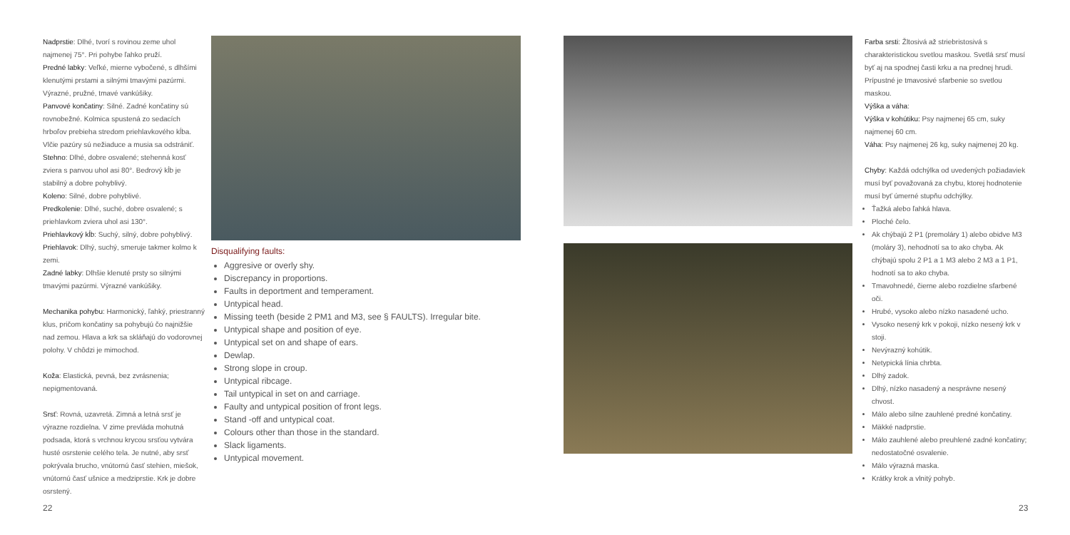Nadprstie: Dlhé, tvorí s rovinou zeme uhol najmenej 75°. Pri pohybe ľahko pruží.
Predné labky: Veľké, mierne vybočené, s dlhšími klenutými prstami a silnými tmavými pazúrmi. Výrazné, pružné, tmavé vankúšiky.
Panvové končatiny: Silné. Zadné končatiny sú rovnobežné. Kolmica spustená zo sedacích hrboľov prebieha stredom priehlavkového kĺba. Vlčie pazúry sú nežiaduce a musia sa odstrániť.
Stehno: Dlhé, dobre osvalené; stehenná kosť zviera s panvou uhol asi 80°. Bedrový kĺb je stabilný a dobre pohyblivý.
Koleno: Silné, dobre pohyblivé.
Predkolenie: Dlhé, suché, dobre osvalené; s priehlavkom zviera uhol asi 130°.
Priehlavkový kĺb: Suchý, silný, dobre pohyblivý.
Priehlavok: Dlhý, suchý, smeruje takmer kolmo k zemi.
Zadné labky: Dlhšie klenuté prsty so silnými tmavými pazúrmi. Výrazné vankúšiky.
Mechanika pohybu: Harmonický, ľahký, priestranný klus, pričom končatiny sa pohybujú čo najnižšie nad zemou. Hlava a krk sa skláňajú do vodorovnej polohy. V chôdzi je mimochod.
Koža: Elastická, pevná, bez zvrásnenia; nepigmentovaná.
Srsť: Rovná, uzavretá. Zimná a letná srsť je výrazne rozdielna. V zime prevláda mohutná podsada, ktorá s vrchnou krycou srsťou vytvára husté osrstenie celého tela. Je nutné, aby srsť pokrývala brucho, vnútornú časť stehien, miešok, vnútornú časť ušnice a medziprstie. Krk je dobre osrstený.
Disqualifying faults:
Aggresive or overly shy.
Discrepancy in proportions.
Faults in deportment and temperament.
Untypical head.
Missing teeth (beside 2 PM1 and M3, see § FAULTS). Irregular bite.
Untypical shape and position of eye.
Untypical set on and shape of ears.
Dewlap.
Strong slope in croup.
Untypical ribcage.
Tail untypical in set on and carriage.
Faulty and untypical position of front legs.
Stand -off and untypical coat.
Colours other than those in the standard.
Slack ligaments.
Untypical movement.
Farba srsti: Žltosivá až striebristosivá s charakteristickou svetlou maskou. Svetlá srsť musí byť aj na spodnej časti krku a na prednej hrudi. Prípustné je tmavosivé sfarbenie so svetlou maskou.
Výška a váha:
Výška v kohútiku: Psy najmenej 65 cm, suky najmenej 60 cm.
Váha: Psy najmenej 26 kg, suky najmenej 20 kg.
Chyby: Každá odchýlka od uvedených požiadaviek musí byť považovaná za chybu, ktorej hodnotenie musí byť úmerné stupňu odchýlky.
Ťažká alebo ľahká hlava.
Ploché čelo.
Ak chýbajú 2 P1 (premoláry 1) alebo obidve M3 (moláry 3), nehodnotí sa to ako chyba. Ak chýbajú spolu 2 P1 a 1 M3 alebo 2 M3 a 1 P1, hodnotí sa to ako chyba.
Tmavohnedé, čierne alebo rozdielne sfarbené oči.
Hrubé, vysoko alebo nízko nasadené ucho.
Vysoko nesený krk v pokoji, nízko nesený krk v stoji.
Nevýrazný kohútik.
Netypická línia chrbta.
Dlhý zadok.
Dlhý, nízko nasadený a nesprávne nesený chvost.
Málo alebo silne zauhlené predné končatiny.
Mäkké nadprstie.
Málo zauhlené alebo preuhlené zadné končatiny; nedostatočné osvalenie.
Málo výrazná maska.
Krátky krok a vlnitý pohyb.
22 23